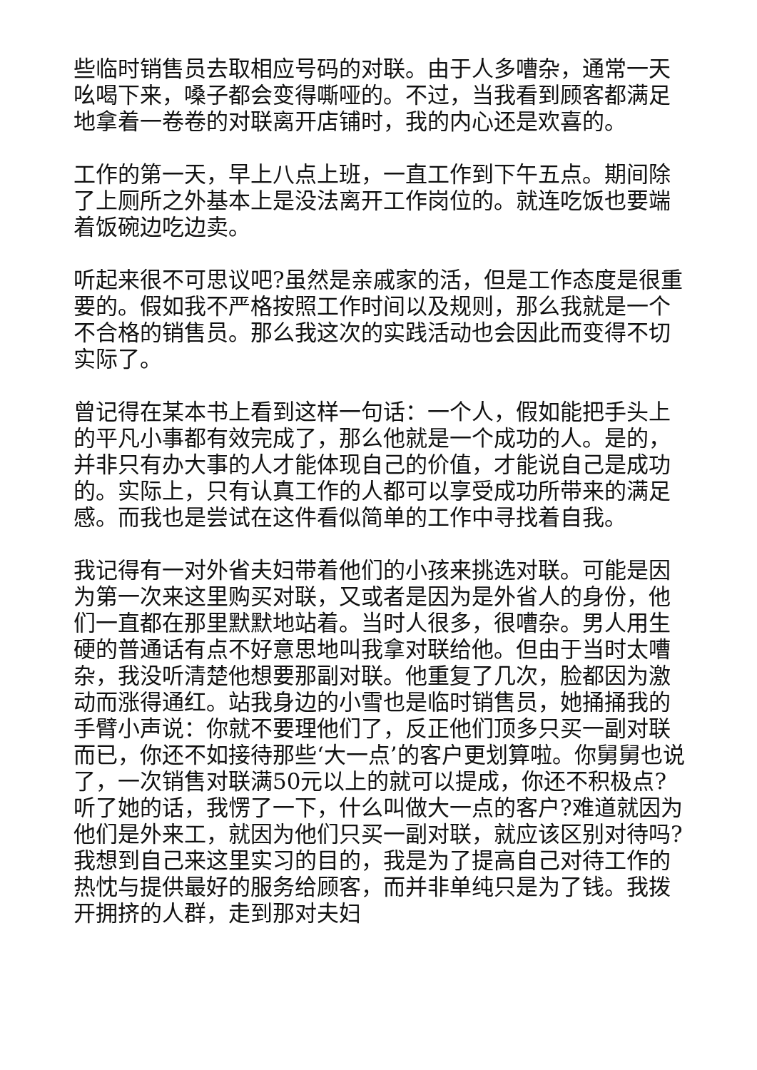些临时销售员去取相应号码的对联。由于人多嘈杂，通常一天吆喝下来，嗓子都会变得嘶哑的。不过，当我看到顾客都满足地拿着一卷卷的对联离开店铺时，我的内心还是欢喜的。
工作的第一天，早上八点上班，一直工作到下午五点。期间除了上厕所之外基本上是没法离开工作岗位的。就连吃饭也要端着饭碗边吃边卖。
听起来很不可思议吧?虽然是亲戚家的活，但是工作态度是很重要的。假如我不严格按照工作时间以及规则，那么我就是一个不合格的销售员。那么我这次的实践活动也会因此而变得不切实际了。
曾记得在某本书上看到这样一句话：一个人，假如能把手头上的平凡小事都有效完成了，那么他就是一个成功的人。是的，并非只有办大事的人才能体现自己的价值，才能说自己是成功的。实际上，只有认真工作的人都可以享受成功所带来的满足感。而我也是尝试在这件看似简单的工作中寻找着自我。
我记得有一对外省夫妇带着他们的小孩来挑选对联。可能是因为第一次来这里购买对联，又或者是因为是外省人的身份，他们一直都在那里默默地站着。当时人很多，很嘈杂。男人用生硬的普通话有点不好意思地叫我拿对联给他。但由于当时太嘈杂，我没听清楚他想要那副对联。他重复了几次，脸都因为激动而涨得通红。站我身边的小雪也是临时销售员，她捅捅我的手臂小声说：你就不要理他们了，反正他们顶多只买一副对联而已，你还不如接待那些‘大一点’的客户更划算啦。你舅舅也说了，一次销售对联满50元以上的就可以提成，你还不积极点?听了她的话，我愣了一下，什么叫做大一点的客户?难道就因为他们是外来工，就因为他们只买一副对联，就应该区别对待吗?我想到自己来这里实习的目的，我是为了提高自己对待工作的热忱与提供最好的服务给顾客，而并非单纯只是为了钱。我拨开拥挤的人群，走到那对夫妇